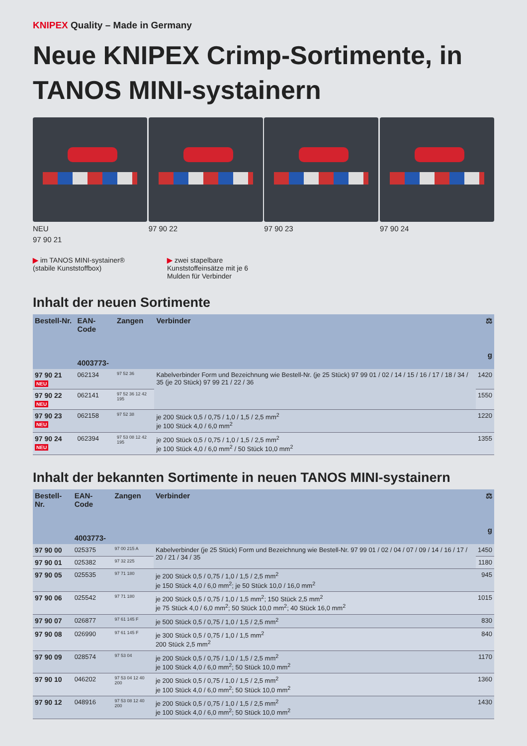KNIPEX Quality – Made in Germany
Neue KNIPEX Crimp-Sortimente, in TANOS MINI-systainern
NEU
97 90 21
97 90 22 97 90 23 97 90 24
▶ im TANOS MINI-systainer® (stabile Kunststoffbox)
▶ zwei stapelbare Kunststoffeinsätze mit je 6 Mulden für Verbinder
Inhalt der neuen Sortimente
| Bestell-Nr. | EAN-Code 4003773- | Zangen | Verbinder | ⚖ g |
| --- | --- | --- | --- | --- |
| 97 90 21 NEU | 062134 | 97 52 36 | Kabelverbinder Form und Bezeichnung wie Bestell-Nr. (je 25 Stück) 97 99 01 / 02 / 14 / 15 / 16 / 17 / 18 / 34 / 35 (je 20 Stück) 97 99 21 / 22 / 36 | 1420 |
| 97 90 22 NEU | 062141 | 97 52 36 12 42 195 | | 1550 |
| 97 90 23 NEU | 062158 | 97 52 38 | je 200 Stück 0,5 / 0,75 / 1,0 / 1,5 / 2,5 mm<sup>2</sup> je 100 Stück 4,0 / 6,0 mm<sup>2</sup> | 1220 |
| 97 90 24 NEU | 062394 | 97 53 08 12 42 195 | je 200 Stück 0,5 / 0,75 / 1,0 / 1,5 / 2,5 mm<sup>2</sup> je 100 Stück 4,0 / 6,0 mm<sup>2</sup> / 50 Stück 10,0 mm<sup>2</sup> | 1355 |
Inhalt der bekannten Sortimente in neuen TANOS MINI-systainern
| Bestell-Nr. | EAN-Code 4003773- | Zangen | Verbinder | ⚖ g |
| --- | --- | --- | --- | --- |
| 97 90 00 | 025375 | 97 00 215 A | Kabelverbinder (je 25 Stück) Form und Bezeichnung wie Bestell-Nr. 97 99 01 / 02 / 04 / 07 / 09 / 14 / 16 / 17 / 20 / 21 / 34 / 35 | 1450 |
| 97 90 01 | 025382 | 97 32 225 | | 1180 |
| 97 90 05 | 025535 | 97 71 180 | je 200 Stück 0,5 / 0,75 / 1,0 / 1,5 / 2,5 mm<sup>2</sup> je 150 Stück 4,0 / 6,0 mm<sup>2</sup>; je 50 Stück 10,0 / 16,0 mm<sup>2</sup> | 945 |
| 97 90 06 | 025542 | 97 71 180 | je 200 Stück 0,5 / 0,75 / 1,0 / 1,5 mm<sup>2</sup>; 150 Stück 2,5 mm<sup>2</sup> je 75 Stück 4,0 / 6,0 mm<sup>2</sup>; 50 Stück 10,0 mm<sup>2</sup>; 40 Stück 16,0 mm<sup>2</sup> | 1015 |
| 97 90 07 | 026877 | 97 61 145 F | je 500 Stück 0,5 / 0,75 / 1,0 / 1,5 / 2,5 mm<sup>2</sup> | 830 |
| 97 90 08 | 026990 | 97 61 145 F | je 300 Stück 0,5 / 0,75 / 1,0 / 1,5 mm<sup>2</sup> 200 Stück 2,5 mm<sup>2</sup> | 840 |
| 97 90 09 | 028574 | 97 53 04 | je 200 Stück 0,5 / 0,75 / 1,0 / 1,5 / 2,5 mm<sup>2</sup> je 100 Stück 4,0 / 6,0 mm<sup>2</sup>; 50 Stück 10,0 mm<sup>2</sup> | 1170 |
| 97 90 10 | 046202 | 97 53 04 12 40 200 | je 200 Stück 0,5 / 0,75 / 1,0 / 1,5 / 2,5 mm<sup>2</sup> je 100 Stück 4,0 / 6,0 mm<sup>2</sup>; 50 Stück 10,0 mm<sup>2</sup> | 1360 |
| 97 90 12 | 048916 | 97 53 08 12 40 200 | je 200 Stück 0,5 / 0,75 / 1,0 / 1,5 / 2,5 mm<sup>2</sup> je 100 Stück 4,0 / 6,0 mm<sup>2</sup>; 50 Stück 10,0 mm<sup>2</sup> | 1430 |